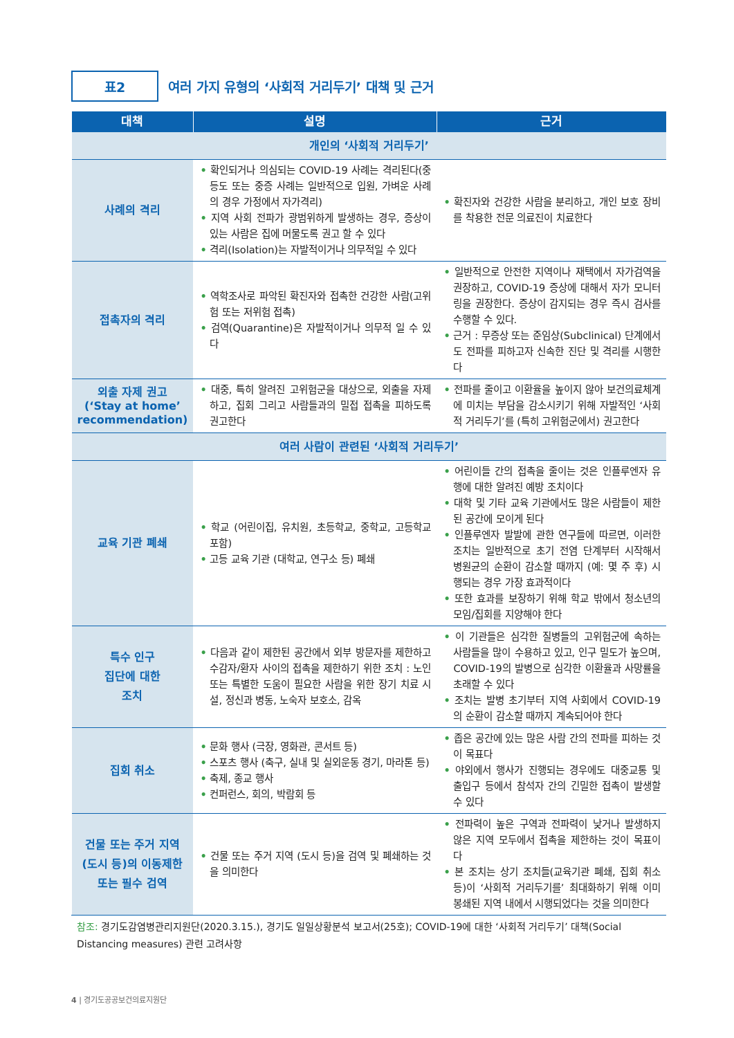표2
여러 가지 유형의 ‘사회적 거리두기’ 대책 및 근거
| 대책 | 설명 | 근거 |
| --- | --- | --- |
| 개인의 ‘사회적 거리두기’ | | |
| 사례의 격리 | • 확인되거나 의심되는 COVID-19 사례는 격리된다(중등도 또는 중증 사례는 일반적으로 입원, 가벼운 사례의 경우 가정에서 자가격리) • 지역 사회 전파가 광범위하게 발생하는 경우, 증상이 있는 사람은 집에 머물도록 권고 할 수 있다 • 격리(Isolation)는 자발적이거나 의무적일 수 있다 | • 확진자와 건강한 사람을 분리하고, 개인 보호 장비를 착용한 전문 의료진이 치료한다 |
| 접촉자의 격리 | • 역학조사로 파악된 확진자와 접촉한 건강한 사람(고위험 또는 저위험 접촉) • 검역(Quarantine)은 자발적이거나 의무적 일 수 있다 | • 일반적으로 안전한 지역이나 재택에서 자가검역을 권장하고, COVID-19 증상에 대해서 자가 모니터링을 권장한다. 증상이 감지되는 경우 즉시 검사를 수행할 수 있다. • 근거 : 무증상 또는 준임상(Subclinical) 단계에서도 전파를 피하고자 신속한 진단 및 격리를 시행한다 |
| 외출 자제 권고 (‘Stay at home’ recommendation) | • 대중, 특히 알려진 고위험군을 대상으로, 외출을 자제하고, 집회 그리고 사람들과의 밀접 접촉을 피하도록 권고한다 | • 전파를 줄이고 이환율을 높이지 않아 보건의료체계에 미치는 부담을 감소시키기 위해 자발적인 ‘사회적 거리두기’를 (특히 고위험군에서) 권고한다 |
| 여러 사람이 관련된 ‘사회적 거리두기’ | | |
| 교육 기관 폐쇄 | • 학교 (어린이집, 유치원, 초등학교, 중학교, 고등학교 포함) • 고등 교육 기관 (대학교, 연구소 등) 폐쇄 | • 어린이들 간의 접촉을 줄이는 것은 인플루엔자 유행에 대한 알려진 예방 조치이다 • 대학 및 기타 교육 기관에서도 많은 사람들이 제한된 공간에 모이게 된다 • 인플루엔자 발발에 관한 연구들에 따르면, 이러한 조치는 일반적으로 초기 전염 단계부터 시작해서 병원균의 순환이 감소할 때까지 (예: 몇 주 후) 시행되는 경우 가장 효과적이다 • 또한 효과를 보장하기 위해 학교 밖에서 청소년의 모임/집회를 지양해야 한다 |
| 특수 인구 집단에 대한 조치 | • 다음과 같이 제한된 공간에서 외부 방문자를 제한하고 수감자/환자 사이의 접촉을 제한하기 위한 조치 : 노인 또는 특별한 도움이 필요한 사람을 위한 장기 치료 시설, 정신과 병동, 노숙자 보호소, 감옥 | • 이 기관들은 심각한 질병들의 고위험군에 속하는 사람들을 많이 수용하고 있고, 인구 밀도가 높으며, COVID-19의 발병으로 심각한 이환율과 사망률을 초래할 수 있다 • 조치는 발병 초기부터 지역 사회에서 COVID-19의 순환이 감소할 때까지 계속되어야 한다 |
| 집회 취소 | • 문화 행사 (극장, 영화관, 콘서트 등) • 스포츠 행사 (축구, 실내 및 실외운동 경기, 마라톤 등) • 축제, 종교 행사 • 컨퍼런스, 회의, 박람회 등 | • 좁은 공간에 있는 많은 사람 간의 전파를 피하는 것이 목표다 • 야외에서 행사가 진행되는 경우에도 대중교통 및 출입구 등에서 참석자 간의 긴밀한 접촉이 발생할 수 있다 |
| 건물 또는 주거 지역 (도시 등)의 이동제한 또는 필수 검역 | • 건물 또는 주거 지역 (도시 등)을 검역 및 폐쇄하는 것을 의미한다 | • 전파력이 높은 구역과 전파력이 낮거나 발생하지 않은 지역 모두에서 접촉을 제한하는 것이 목표이다 • 본 조치는 상기 조치들(교육기관 폐쇄, 집회 취소 등)이 ‘사회적 거리두기를’ 최대화하기 위해 이미 봉쇄된 지역 내에서 시행되었다는 것을 의미한다 |
참조: 경기도감염병관리지원단(2020.3.15.), 경기도 일일상황분석 보고서(25호); COVID-19에 대한 ‘사회적 거리두기’ 대책(Social Distancing measures) 관련 고려사항
4 | 경기도공공보건의료지원단